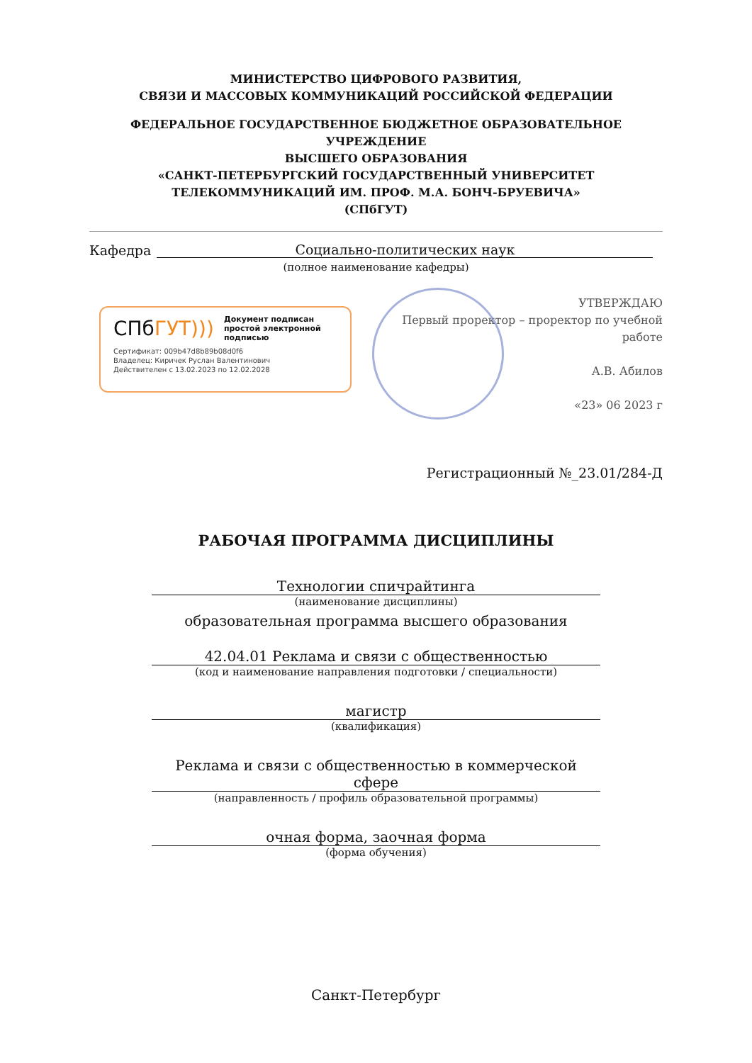МИНИСТЕРСТВО ЦИФРОВОГО РАЗВИТИЯ,
СВЯЗИ И МАССОВЫХ КОММУНИКАЦИЙ РОССИЙСКОЙ ФЕДЕРАЦИИ
ФЕДЕРАЛЬНОЕ ГОСУДАРСТВЕННОЕ БЮДЖЕТНОЕ ОБРАЗОВАТЕЛЬНОЕ УЧРЕЖДЕНИЕ
ВЫСШЕГО ОБРАЗОВАНИЯ
«САНКТ-ПЕТЕРБУРГСКИЙ ГОСУДАРСТВЕННЫЙ УНИВЕРСИТЕТ
ТЕЛЕКОММУНИКАЦИЙ ИМ. ПРОФ. М.А. БОНЧ-БРУЕВИЧА»
(СПбГУТ)
Кафедра Социально-политических наук
(полное наименование кафедры)
СПбГУТ)))
Документ подписан простой электронной подписью
Сертификат: 009b47d8b89b08d0f6
Владелец: Киричек Руслан Валентинович
Действителен с 13.02.2023 по 12.02.2028
УТВЕРЖДАЮ
Первый проректор – проректор по учебной работе
А.В. Абилов
«23» 06 2023 г
Регистрационный №_23.01/284-Д
РАБОЧАЯ ПРОГРАММА ДИСЦИПЛИНЫ
Технологии спичрайтинга
(наименование дисциплины)
образовательная программа высшего образования
42.04.01 Реклама и связи с общественностью
(код и наименование направления подготовки / специальности)
магистр
(квалификация)
Реклама и связи с общественностью в коммерческой сфере
(направленность / профиль образовательной программы)
очная форма, заочная форма
(форма обучения)
Санкт-Петербург